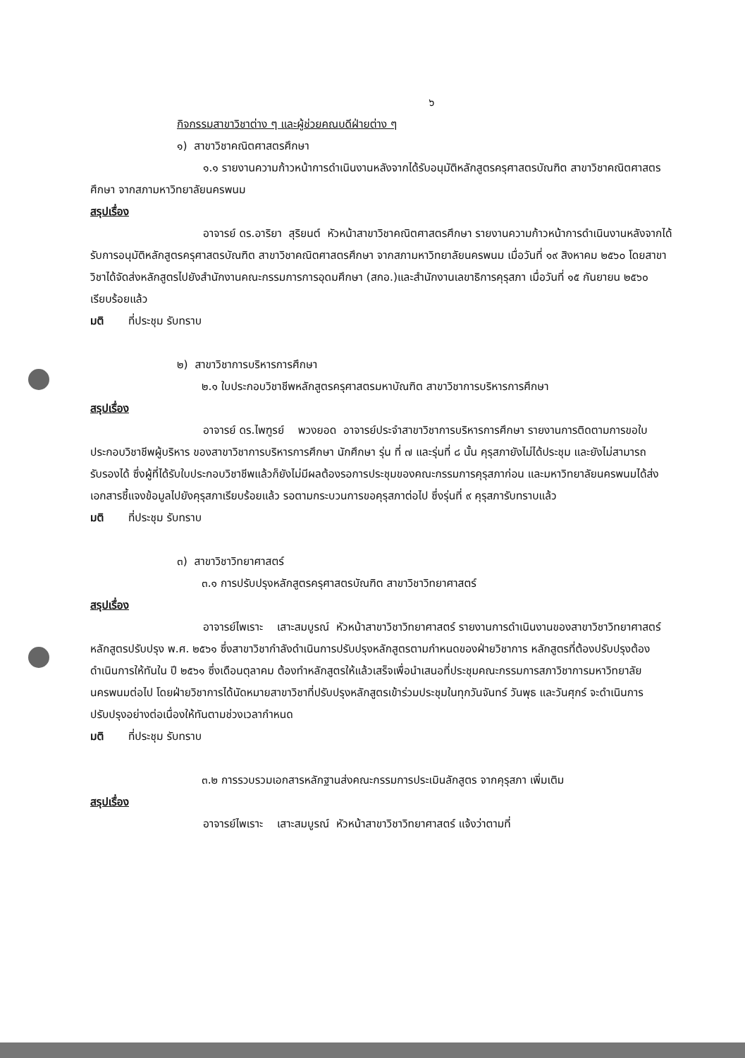๖
กิจกรรมสาขาวิชาต่าง ๆ และผู้ช่วยคณบดีฝ่ายต่าง ๆ
๑) สาขาวิชาคณิตศาสตรศึกษา
๑.๑ รายงานความก้าวหน้าการดำเนินงานหลังจากได้รับอนุมัติหลักสูตรครุศาสตรบัณฑิต สาขาวิชาคณิตศาสตรศึกษา จากสภามหาวิทยาลัยนครพนม
สรุปเรื่อง
อาจารย์ ดร.อาริยา สุริยนต์ หัวหน้าสาขาวิชาคณิตศาสตรศึกษา รายงานความก้าวหน้าการดำเนินงานหลังจากได้รับการอนุมัติหลักสูตรครุศาสตรบัณฑิต สาขาวิชาคณิตศาสตรศึกษา จากสภามหาวิทยาลัยนครพนม เมื่อวันที่ ๑๙ สิงหาคม ๒๕๖๐ โดยสาขาวิชาได้จัดส่งหลักสูตรไปยังสำนักงานคณะกรรมการการอุดมศึกษา (สกอ.)และสำนักงานเลขาธิการคุรุสภา เมื่อวันที่ ๑๕ กันยายน ๒๕๖๐ เรียบร้อยแล้ว
มติ ที่ประชุม รับทราบ
๒) สาขาวิชาการบริหารการศึกษา
๒.๑ ใบประกอบวิชาชีพหลักสูตรครุศาสตรมหาบัณฑิต สาขาวิชาการบริหารการศึกษา
สรุปเรื่อง
อาจารย์ ดร.ไพฑูรย์ พวงยอด อาจารย์ประจำสาขาวิชาการบริหารการศึกษา รายงานการติดตามการขอใบประกอบวิชาชีพผู้บริหาร ของสาขาวิชาการบริหารการศึกษา นักศึกษา รุ่น ที่ ๗ และรุ่นที่ ๘ นั้น คุรุสภายังไม่ได้ประชุม และยังไม่สามารถรับรองได้ ซึ่งผู้ที่ได้รับใบประกอบวิชาชีพแล้วก็ยังไม่มีผลต้องรอการประชุมของคณะกรรมการคุรุสภาก่อน และมหาวิทยาลัยนครพนมได้ส่งเอกสารชี้แจงข้อมูลไปยังคุรุสภาเรียบร้อยแล้ว รอตามกระบวนการขอคุรุสภาต่อไป ซึ่งรุ่นที่ ๙ คุรุสภารับทราบแล้ว
มติ ที่ประชุม รับทราบ
๓) สาขาวิชาวิทยาศาสตร์
๓.๑ การปรับปรุงหลักสูตรครุศาสตรบัณฑิต สาขาวิชาวิทยาศาสตร์
สรุปเรื่อง
อาจารย์ไพเราะ เสาะสมบูรณ์ หัวหน้าสาขาวิชาวิทยาศาสตร์ รายงานการดำเนินงานของสาขาวิชาวิทยาศาสตร์ หลักสูตรปรับปรุง พ.ศ. ๒๕๖๑ ซึ่งสาขาวิชากำลังดำเนินการปรับปรุงหลักสูตรตามกำหนดของฝ่ายวิชาการ หลักสูตรที่ต้องปรับปรุงต้องดำเนินการให้ทันใน ปี ๒๕๖๑ ซึ่งเดือนตุลาคม ต้องทำหลักสูตรให้แล้วเสร็จเพื่อนำเสนอที่ประชุมคณะกรรมการสภาวิชาการมหาวิทยาลัยนครพนมต่อไป โดยฝ่ายวิชาการได้นัดหมายสาขาวิชาที่ปรับปรุงหลักสูตรเข้าร่วมประชุมในทุกวันจันทร์ วันพุธ และวันศุกร์ จะดำเนินการปรับปรุงอย่างต่อเนื่องให้ทันตามช่วงเวลากำหนด
มติ ที่ประชุม รับทราบ
๓.๒ การรวบรวมเอกสารหลักฐานส่งคณะกรรมการประเมินลักสูตร จากคุรุสภา เพิ่มเติม
สรุปเรื่อง
อาจารย์ไพเราะ เสาะสมบูรณ์ หัวหน้าสาขาวิชาวิทยาศาสตร์ แจ้งว่าตามที่